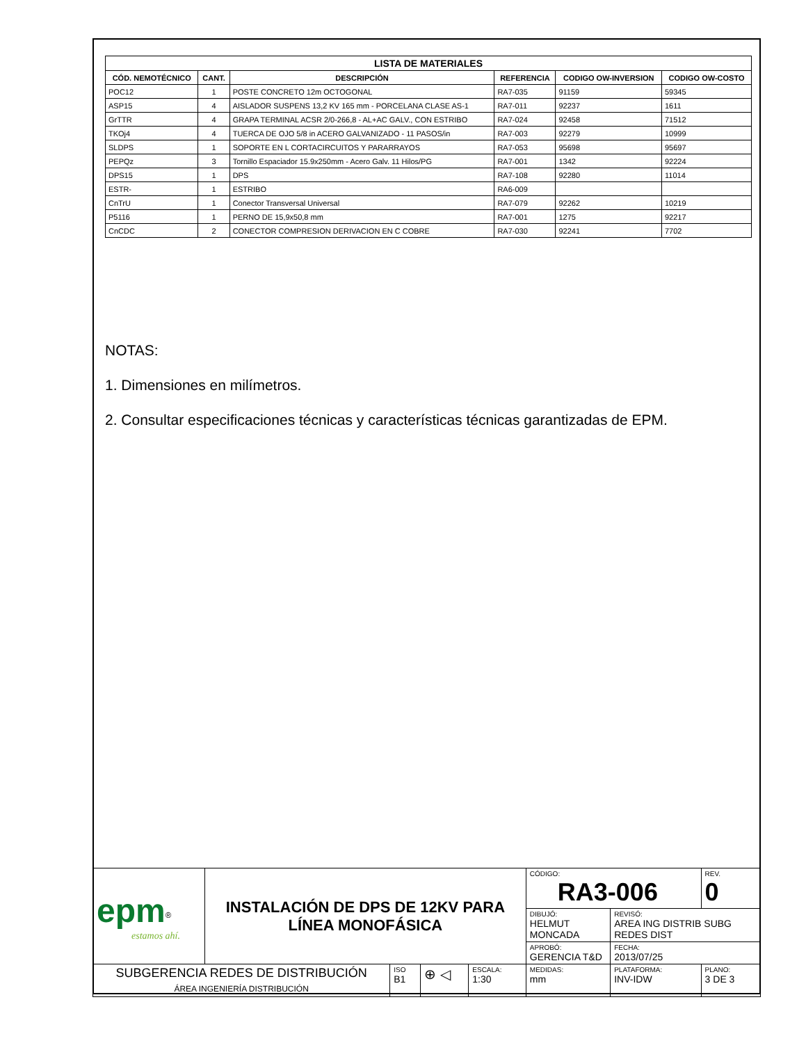| LISTA DE MATERIALES | | | | | |
| --- | --- | --- | --- | --- | --- |
| CÓD. NEMOTÉCNICO | CANT. | DESCRIPCIÓN | REFERENCIA | CODIGO OW-INVERSION | CODIGO OW-COSTO |
| POC12 | 1 | POSTE CONCRETO 12m OCTOGONAL | RA7-035 | 91159 | 59345 |
| ASP15 | 4 | AISLADOR SUSPENS 13,2 KV 165 mm - PORCELANA CLASE AS-1 | RA7-011 | 92237 | 1611 |
| GrTTR | 4 | GRAPA TERMINAL ACSR 2/0-266,8 - AL+AC GALV., CON ESTRIBO | RA7-024 | 92458 | 71512 |
| TKOj4 | 4 | TUERCA DE OJO 5/8 in ACERO GALVANIZADO - 11 PASOS/in | RA7-003 | 92279 | 10999 |
| SLDPS | 1 | SOPORTE EN L CORTACIRCUITOS Y PARARRAYOS | RA7-053 | 95698 | 95697 |
| PEPQz | 3 | Tornillo Espaciador 15.9x250mm - Acero Galv. 11 Hilos/PG | RA7-001 | 1342 | 92224 |
| DPS15 | 1 | DPS | RA7-108 | 92280 | 11014 |
| ESTR- | 1 | ESTRIBO | RA6-009 | | |
| CnTrU | 1 | Conector Transversal Universal | RA7-079 | 92262 | 10219 |
| P5116 | 1 | PERNO DE 15,9x50,8 mm | RA7-001 | 1275 | 92217 |
| CnCDC | 2 | CONECTOR COMPRESION DERIVACION EN C COBRE | RA7-030 | 92241 | 7702 |
NOTAS:
1. Dimensiones en milímetros.
2. Consultar especificaciones técnicas y características técnicas garantizadas de EPM.
| epm<sup>®</sup> estamos ahí. | INSTALACIÓN DE DPS DE 12KV PARA LÍNEA MONOFÁSICA | | | | CÓDIGO: RA3-006 | | REV. 0 |
| | | | | | DIBUJÓ: HELMUT MONCADA | REVISÓ: AREA ING DISTRIB SUBG REDES DIST | |
| | | | | | APROBÓ: GERENCIA T&D | FECHA: 2013/07/25 | |
| SUBGERENCIA REDES DE DISTRIBUCIÓN ÁREA INGENIERÍA DISTRIBUCIÓN | | ISO B1 | ⊕ ◁ | ESCALA: 1:30 | MEDIDAS: mm | PLATAFORMA: INV-IDW | PLANO: 3 DE 3 |